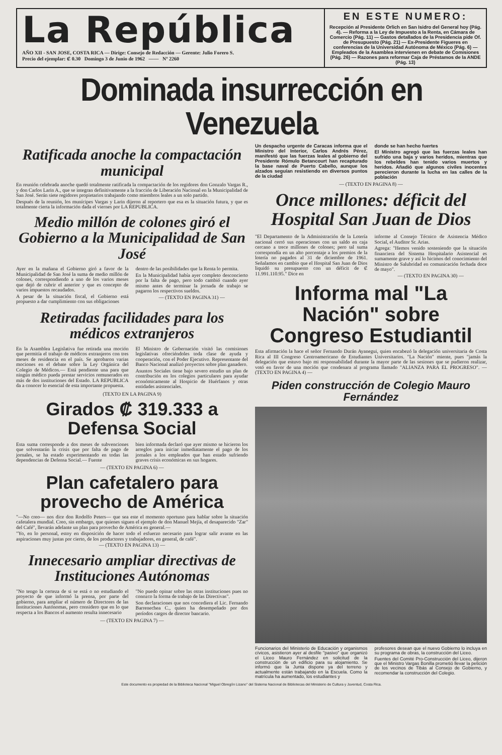La República
AÑO XII - SAN JOSE, COSTA RICA — Dirige: Consejo de Redacción — Gerente: Julio Forero S.
Precio del ejemplar: ₡ 0.30 Domingo 3 de Junio de 1962 —— Nº 2260
EN ESTE NUMERO:
Recepción al Presidente Orlich en San Isidro del General hoy (Pág. 4). — Reforma a la Ley de Impuesto a la Renta, en Cámara de Comercio (Pág. 11) — Gastos detallados de la Presidencia pide Of. de Presupuesto (Pág. 21) — Ex-Presidente Figueres en conferencias de la Universidad Autónoma de México (Pág. 6) — Empleados de la Asamblea intervienen en debate de Comisiones (Pág. 26) — Razones para reformar Caja de Préstamos de la ANDE (Pág. 13)
Dominada insurrección en Venezuela
Ratificada anoche la compactación municipal
En reunión celebrada anoche quedó totalmente ratificada la compactación de los regidores don Gonzalo Vargas R., y don Carlos Larin A., que se integran definitivamente a la fracción de Liberación Nacional en la Municipalidad de San José. Serán siete regidores propietarios trabajando como miembros leales a un solo partido.
Después de la reunión, los munícipes Vargas y Larin dijeron al reportero que esa es la situación futura, y que es totalmente cierta la información dada el viernes por LA REPUBLICA.
Medio millón de colones giró el Gobierno a la Municipalidad de San José
Ayer en la mañana el Gobierno giró a favor de la Municipalidad de San José la suma de medio millón de colones, correspondiendo a uno de los varios meses que dejó de cubrir el anterior y que es concepto de varios impuestos recaudados.
A pesar de la situación fiscal, el Gobierno está propuesto a dar cumplimiento con sus obligaciones
dentro de las posibilidades que la Renta lo permita.
En la Municipalidad había ayer completo desconcierto por la falta de pago, pero todo cambió cuando ayer mismo antes de terminar la jornada de trabajo se pagaron los respectivos sueldos.
— (TEXTO EN PAGINA 31) —
Retiradas facilidades para los médicos extranjeros
En la Asamblea Legislativa fue retirada una moción que permitía el trabajo de médicos extranjeros con tres meses de residencia en el país. Se aprobaron varias mociones en el debate sobre la Ley Orgánica del Colegio de Médicos.— Está pendiente una para que ningún médico pueda prestar servicios remunerados en más de dos instituciones del Estado. LA REPUBLICA da a conocer lo esencial de esta importante propuesta.
El Ministro de Gobernación visitó las comisiones legislativas ofreciéndoles toda clase de ayuda y cooperación, con el Poder Ejecutivo. Representante del Banco Nacional analizó proyectos sobre plan ganadero.
Asuntos Sociales tiene bajo severo estudio un plan de contribución en los colegios particulares para ayudar económicamente al Hospicio de Huérfanos y otras entidades asistenciales.
(TEXTO EN LA PAGINA 9)
Girados ₡ 319.333 a Defensa Social
Esta suma corresponde a dos meses de subvenciones que solventarán la crisis que por falta de pago de jornales, se ha estado experimentando en todas las dependencias de Defensa Social.— Fuente
bien informada declaró que ayer mismo se hicieron los arreglos para iniciar inmediatamente el pago de los jornales a los empleados que han estado sufriendo graves crisis económicas en sus hogares.
— (TEXTO EN PAGINA 6) —
Plan cafetalero para provecho de América
"—No creo— nos dice don Rodolfo Peters— que sea este el momento oportuno para hablar sobre la situación cafetalera mundial. Creo, sin embargo, que quienes siguen el ejemplo de don Manuel Mejía, el desaparecido "Zar" del Café", llevarán adelante un plan para provecho de América en general.—
"Yo, en lo personal, estoy en disposición de hacer todo el esfuerzo necesario para lograr salir avante en las aspiraciones muy justas por cierto, de los productores y trabajadores, en general, de café".
— (TEXTO EN PAGINA 13) —
Innecesario ampliar directivas de Instituciones Autónomas
"No tengo la certeza de si se está o no estudiando el proyecto de que informó la prensa, por parte del gobierno, para ampliar el número de Directores de las Instituciones Autónomas, pero considero que en lo que respecta a los Bancos el aumento resulta innecesario
"No puedo opinar sobre las otras instituciones pues no conozco la forma de trabajo de las Directivas".
Son declaraciones que nos concediera el Lic. Fernando Barrenechea C., quien ha desempeñado por dos períodos cargos de director bancario.
— (TEXTO EN PAGINA 7) —
Un despacho urgente de Caracas informa que el Ministro del Interior, Carlos Andrés Pérez, manifestó que las fuerzas leales al gobierno del Presidente Rómulo Betancourt han recapturado la base naval de Puerto Cabello, aunque los alzados seguían resistiendo en diversos puntos de la ciudad
donde se han hecho fuertes
El Ministro agregó que las fuerzas leales han sufrido una baja y varios heridos, mientras que los rebeldes han tenido varios muertos y heridos. Añadió que algunos civiles inocentes perecieron durante la lucha en las calles de la población
— (TEXTO EN PAGINA 8) —
Once millones: déficit del Hospital San Juan de Dios
"El Departamento de la Administración de la Lotería nacional cerró sus operaciones con un saldo en caja cercano a trece millones de colones; pero tal suma correspondía en un alto porcentaje a los premios de la lotería no pagados al 31 de diciembre de 1961. Señalamos en cambio que el Hospital San Juan de Dios liquidó su presupuesto con un déficit de ₡ 11.991.110.95." Dice en
informe al Consejo Técnico de Asistencia Médico Social, el Auditor Sr. Arias.
Agrega: "Hemos venido sosteniendo que la situación financiera del Sistema Hospitalario Asistencial es sumamente grave y así lo hicimos del conocimiento del Ministro de Salubridad en comunicación fechada doce de mayo".
— (TEXTO EN PAGINA 30) —
Informa mal "La Nación" sobre Congreso Estudiantil
Esta afirmación la hace el señor Fernando Durán Ayanegui, quien encabezó la delegación universitaria de Costa Rica al III Congreso Centroamericano de Estudiantes Universitarios. "La Nación" miente, pues "jamás la delegación que estuvo bajo mi responsabilidad durante la mayor parte de las sesiones que se pudieron realizar, votó en favor de una moción que condenara al programa llamado "ALIANZA PARA EL PROGRESO". — (TEXTO EN PAGINA 4) —
Piden construcción de Colegio Mauro Fernández
Funcionarios del Ministerio de Educación y organismos cívicos, asistieron ayer al desfile "pasivo" que organizó el Liceo Mauro Fernández en solicitud de la construcción de un edificio para su alojamiento. Se informó que la Junta dispone ya del terreno y actualmente están trabajando en la Escuela. Como la matrícula ha aumentado, los estudiantes y
profesores desean que el nuevo Gobierno lo incluya en su programa de obras, la construcción del Liceo.
Fuentes del Comité Pro-Construcción del Liceo, dijeron que el Ministro Vargas Bonilla prometió llevar la petición de los vecinos de Tibás al Consejo de Gobierno, y recomendar la construcción del Colegio.
Este documento es propiedad de la Biblioteca Nacional "Miguel Obregón Lizano" del Sistema Nacional de Bibliotecas del Ministerio de Cultura y Juventud, Costa Rica.